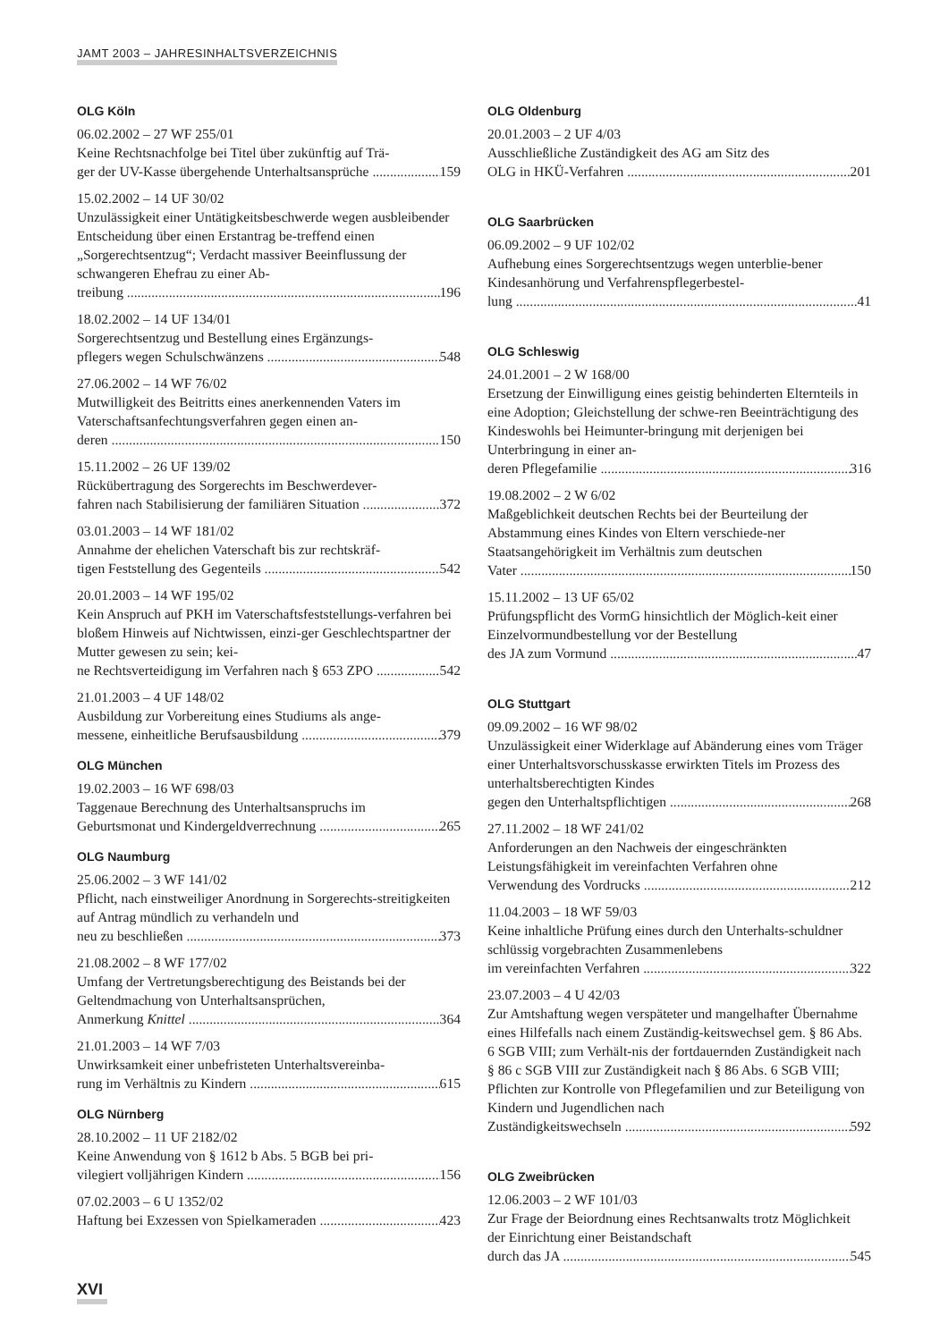JAMT 2003 – JAHRESINHALTSVERZEICHNIS
OLG Köln
06.02.2002 – 27 WF 255/01
Keine Rechtsnachfolge bei Titel über zukünftig auf Trä-
ger der UV-Kasse übergehende Unterhaltsansprüche 159
15.02.2002 – 14 UF 30/02
Unzulässigkeit einer Untätigkeitsbeschwerde wegen ausbleibender Entscheidung über einen Erstantrag be-treffend einen „Sorgerechtsentzug“; Verdacht massiver Beeinflussung der schwangeren Ehefrau zu einer Ab-
treibung 196
18.02.2002 – 14 UF 134/01
Sorgerechtsentzug und Bestellung eines Ergänzungs-
pflegers wegen Schulschwänzens 548
27.06.2002 – 14 WF 76/02
Mutwilligkeit des Beitritts eines anerkennenden Vaters im Vaterschaftsanfechtungsverfahren gegen einen an-
deren 150
15.11.2002 – 26 UF 139/02
Rückübertragung des Sorgerechts im Beschwerdever-
fahren nach Stabilisierung der familiären Situation 372
03.01.2003 – 14 WF 181/02
Annahme der ehelichen Vaterschaft bis zur rechtskräf-
tigen Feststellung des Gegenteils 542
20.01.2003 – 14 WF 195/02
Kein Anspruch auf PKH im Vaterschaftsfeststellungs-verfahren bei bloßem Hinweis auf Nichtwissen, einzi-ger Geschlechtspartner der Mutter gewesen zu sein; kei-
ne Rechtsverteidigung im Verfahren nach § 653 ZPO 542
21.01.2003 – 4 UF 148/02
Ausbildung zur Vorbereitung eines Studiums als ange-
messene, einheitliche Berufsausbildung 379
OLG München
19.02.2003 – 16 WF 698/03
Taggenaue Berechnung des Unterhaltsanspruchs im
Geburtsmonat und Kindergeldverrechnung 265
OLG Naumburg
25.06.2002 – 3 WF 141/02
Pflicht, nach einstweiliger Anordnung in Sorgerechts-streitigkeiten auf Antrag mündlich zu verhandeln und
neu zu beschließen 373
21.08.2002 – 8 WF 177/02
Umfang der Vertretungsberechtigung des Beistands bei der Geltendmachung von Unterhaltsansprüchen,
Anmerkung Knittel 364
21.01.2003 – 14 WF 7/03
Unwirksamkeit einer unbefristeten Unterhaltsvereinba-
rung im Verhältnis zu Kindern 615
OLG Nürnberg
28.10.2002 – 11 UF 2182/02
Keine Anwendung von § 1612 b Abs. 5 BGB bei pri-
vilegiert volljährigen Kindern 156
07.02.2003 – 6 U 1352/02
Haftung bei Exzessen von Spielkameraden 423
OLG Oldenburg
20.01.2003 – 2 UF 4/03
Ausschließliche Zuständigkeit des AG am Sitz des
OLG in HKÜ-Verfahren 201
OLG Saarbrücken
06.09.2002 – 9 UF 102/02
Aufhebung eines Sorgerechtsentzugs wegen unterblie-bener Kindesanhörung und Verfahrenspflegerbestel-
lung 41
OLG Schleswig
24.01.2001 – 2 W 168/00
Ersetzung der Einwilligung eines geistig behinderten Elternteils in eine Adoption; Gleichstellung der schwe-ren Beeinträchtigung des Kindeswohls bei Heimunter-bringung mit derjenigen bei Unterbringung in einer an-
deren Pflegefamilie 316
19.08.2002 – 2 W 6/02
Maßgeblichkeit deutschen Rechts bei der Beurteilung der Abstammung eines Kindes von Eltern verschiede-ner Staatsangehörigkeit im Verhältnis zum deutschen
Vater 150
15.11.2002 – 13 UF 65/02
Prüfungspflicht des VormG hinsichtlich der Möglich-keit einer Einzelvormundbestellung vor der Bestellung
des JA zum Vormund 47
OLG Stuttgart
09.09.2002 – 16 WF 98/02
Unzulässigkeit einer Widerklage auf Abänderung eines vom Träger einer Unterhaltsvorschusskasse erwirkten Titels im Prozess des unterhaltsberechtigten Kindes
gegen den Unterhaltspflichtigen 268
27.11.2002 – 18 WF 241/02
Anforderungen an den Nachweis der eingeschränkten Leistungsfähigkeit im vereinfachten Verfahren ohne
Verwendung des Vordrucks 212
11.04.2003 – 18 WF 59/03
Keine inhaltliche Prüfung eines durch den Unterhalts-schuldner schlüssig vorgebrachten Zusammenlebens
im vereinfachten Verfahren 322
23.07.2003 – 4 U 42/03
Zur Amtshaftung wegen verspäteter und mangelhafter Übernahme eines Hilfefalls nach einem Zuständig-keitswechsel gem. § 86 Abs. 6 SGB VIII; zum Verhält-nis der fortdauernden Zuständigkeit nach § 86 c SGB VIII zur Zuständigkeit nach § 86 Abs. 6 SGB VIII; Pflichten zur Kontrolle von Pflegefamilien und zur Beteiligung von Kindern und Jugendlichen nach
Zuständigkeitswechseln 592
OLG Zweibrücken
12.06.2003 – 2 WF 101/03
Zur Frage der Beiordnung eines Rechtsanwalts trotz Möglichkeit der Einrichtung einer Beistandschaft
durch das JA 545
XVI